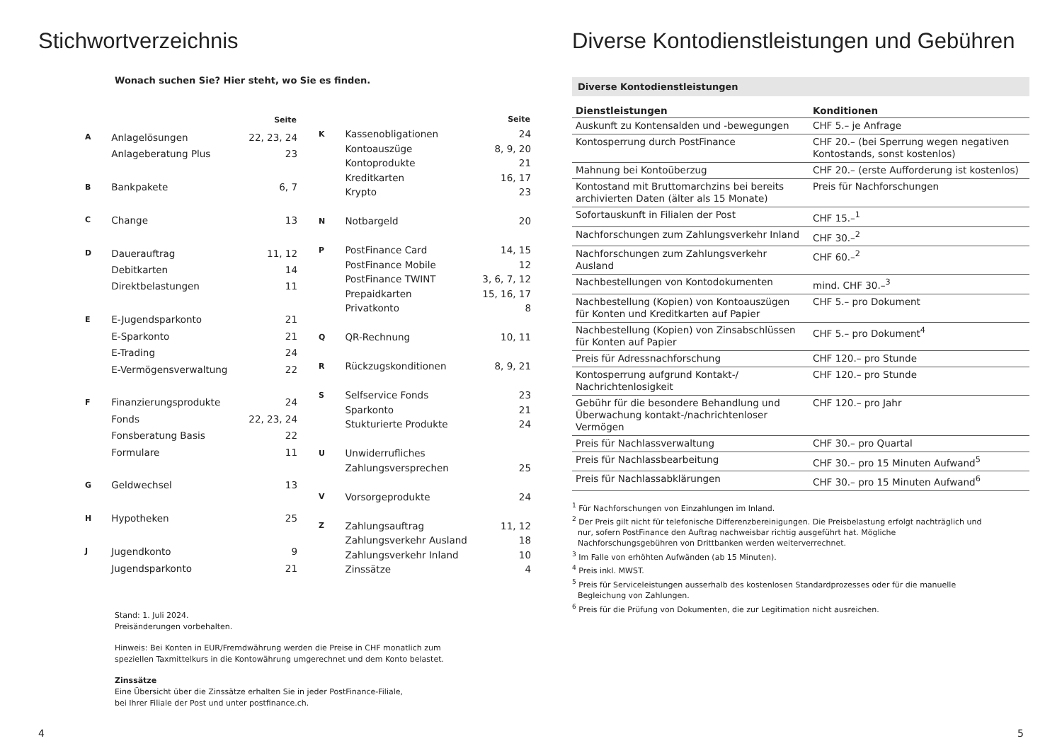Stichwortverzeichnis
Wonach suchen Sie? Hier steht, wo Sie es finden.
| | | Seite |
| --- | --- | --- |
| A | Anlagelösungen | 22, 23, 24 |
| | Anlageberatung Plus | 23 |
| B | Bankpakete | 6, 7 |
| C | Change | 13 |
| D | Dauerauftrag | 11, 12 |
| | Debitkarten | 14 |
| | Direktbelastungen | 11 |
| E | E-Jugendsparkonto | 21 |
| | E-Sparkonto | 21 |
| | E-Trading | 24 |
| | E-Vermögensverwaltung | 22 |
| F | Finanzierungsprodukte | 24 |
| | Fonds | 22, 23, 24 |
| | Fonsberatung Basis | 22 |
| | Formulare | 11 |
| G | Geldwechsel | 13 |
| H | Hypotheken | 25 |
| J | Jugendkonto | 9 |
| | Jugendsparkonto | 21 |
| | | Seite |
| --- | --- | --- |
| K | Kassenobligationen | 24 |
| | Kontoauszüge | 8, 9, 20 |
| | Kontoprodukte | 21 |
| | Kreditkarten | 16, 17 |
| | Krypto | 23 |
| N | Notbargeld | 20 |
| P | PostFinance Card | 14, 15 |
| | PostFinance Mobile | 12 |
| | PostFinance TWINT | 3, 6, 7, 12 |
| | Prepaidkarten | 15, 16, 17 |
| | Privatkonto | 8 |
| Q | QR-Rechnung | 10, 11 |
| R | Rückzugskonditionen | 8, 9, 21 |
| S | Selfservice Fonds | 23 |
| | Sparkonto | 21 |
| | Stukturierte Produkte | 24 |
| U | Unwiderrufliches | |
| | Zahlungsversprechen | 25 |
| V | Vorsorgeprodukte | 24 |
| Z | Zahlungsauftrag | 11, 12 |
| | Zahlungsverkehr Ausland | 18 |
| | Zahlungsverkehr Inland | 10 |
| | Zinssätze | 4 |
Stand: 1. Juli 2024.
Preisänderungen vorbehalten.
Hinweis: Bei Konten in EUR/Fremdwährung werden die Preise in CHF monatlich zum
speziellen Taxmittelkurs in die Kontowährung umgerechnet und dem Konto belastet.
Zinssätze
Eine Übersicht über die Zinssätze erhalten Sie in jeder PostFinance-Filiale,
bei Ihrer Filiale der Post und unter postfinance.ch.
4
Diverse Kontodienstleistungen und Gebühren
Diverse Kontodienstleistungen
| Dienstleistungen | Konditionen |
| --- | --- |
| Auskunft zu Kontensalden und -bewegungen | CHF 5.– je Anfrage |
| Kontosperrung durch PostFinance | CHF 20.– (bei Sperrung wegen negativen Kontostands, sonst kostenlos) |
| Mahnung bei Kontoüberzug | CHF 20.– (erste Aufforderung ist kostenlos) |
| Kontostand mit Bruttomarchzins bei bereits archivierten Daten (älter als 15 Monate) | Preis für Nachforschungen |
| Sofortauskunft in Filialen der Post | CHF 15.–<sup>1</sup> |
| Nachforschungen zum Zahlungsverkehr Inland | CHF 30.–<sup>2</sup> |
| Nachforschungen zum Zahlungsverkehr Ausland | CHF 60.–<sup>2</sup> |
| Nachbestellungen von Kontodokumenten | mind. CHF 30.–<sup>3</sup> |
| Nachbestellung (Kopien) von Kontoauszügen für Konten und Kreditkarten auf Papier | CHF 5.– pro Dokument |
| Nachbestellung (Kopien) von Zinsabschlüssen für Konten auf Papier | CHF 5.– pro Dokument<sup>4</sup> |
| Preis für Adressnachforschung | CHF 120.– pro Stunde |
| Kontosperrung aufgrund Kontakt-/ Nachrichtenlosigkeit | CHF 120.– pro Stunde |
| Gebühr für die besondere Behandlung und Überwachung kontakt-/nachrichtenloser Vermögen | CHF 120.– pro Jahr |
| Preis für Nachlassverwaltung | CHF 30.– pro Quartal |
| Preis für Nachlassbearbeitung | CHF 30.– pro 15 Minuten Aufwand<sup>5</sup> |
| Preis für Nachlassabklärungen | CHF 30.– pro 15 Minuten Aufwand<sup>6</sup> |
<sup>1</sup> Für Nachforschungen von Einzahlungen im Inland.
<sup>2</sup> Der Preis gilt nicht für telefonische Differenzbereinigungen. Die Preisbelastung erfolgt nachträglich und nur, sofern PostFinance den Auftrag nachweisbar richtig ausgeführt hat. Mögliche Nachforschungsgebühren von Drittbanken werden weiterverrechnet.
<sup>3</sup> Im Falle von erhöhten Aufwänden (ab 15 Minuten).
<sup>4</sup> Preis inkl. MWST.
<sup>5</sup> Preis für Serviceleistungen ausserhalb des kostenlosen Standardprozesses oder für die manuelle Begleichung von Zahlungen.
<sup>6</sup> Preis für die Prüfung von Dokumenten, die zur Legitimation nicht ausreichen.
5